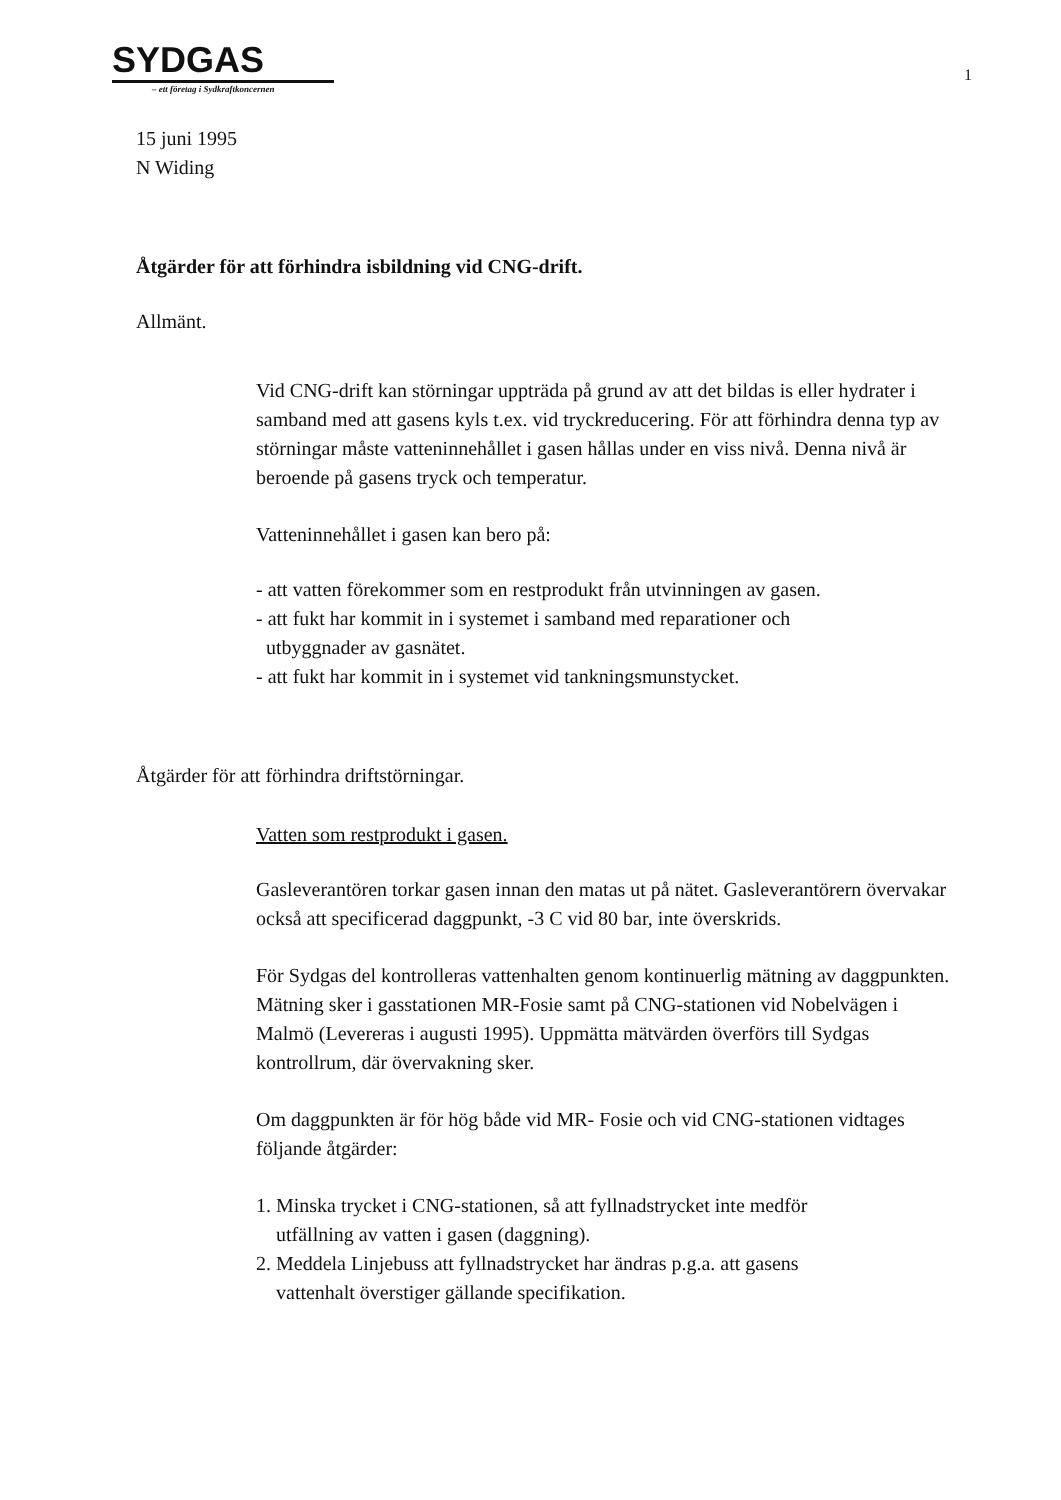SYDGAS
– ett företag i Sydkraftkoncernen
1
15 juni 1995
N Widing
Åtgärder för att förhindra isbildning vid CNG-drift.
Allmänt.
Vid CNG-drift kan störningar uppträda på grund av att det bildas is eller hydrater i samband med att gasens kyls t.ex. vid tryckreducering. För att förhindra denna typ av störningar måste vatteninnehållet i gasen hållas under en viss nivå. Denna nivå är beroende på gasens tryck och temperatur.
Vatteninnehållet i gasen kan bero på:
- att vatten förekommer som en restprodukt från utvinningen av gasen.
- att fukt har kommit in i systemet i samband med reparationer och
utbyggnader av gasnätet.
- att fukt har kommit in i systemet vid tankningsmunstycket.
Åtgärder för att förhindra driftstörningar.
Vatten som restprodukt i gasen.
Gasleverantören torkar gasen innan den matas ut på nätet. Gasleverantörern övervakar också att specificerad daggpunkt, -3 C vid 80 bar, inte överskrids.
För Sydgas del kontrolleras vattenhalten genom kontinuerlig mätning av daggpunkten. Mätning sker i gasstationen MR-Fosie samt på CNG-stationen vid Nobelvägen i Malmö (Levereras i augusti 1995). Uppmätta mätvärden överförs till Sydgas kontrollrum, där övervakning sker.
Om daggpunkten är för hög både vid MR- Fosie och vid CNG-stationen vidtages följande åtgärder:
1. Minska trycket i CNG-stationen, så att fyllnadstrycket inte medför
utfällning av vatten i gasen (daggning).
2. Meddela Linjebuss att fyllnadstrycket har ändras p.g.a. att gasens
vattenhalt överstiger gällande specifikation.